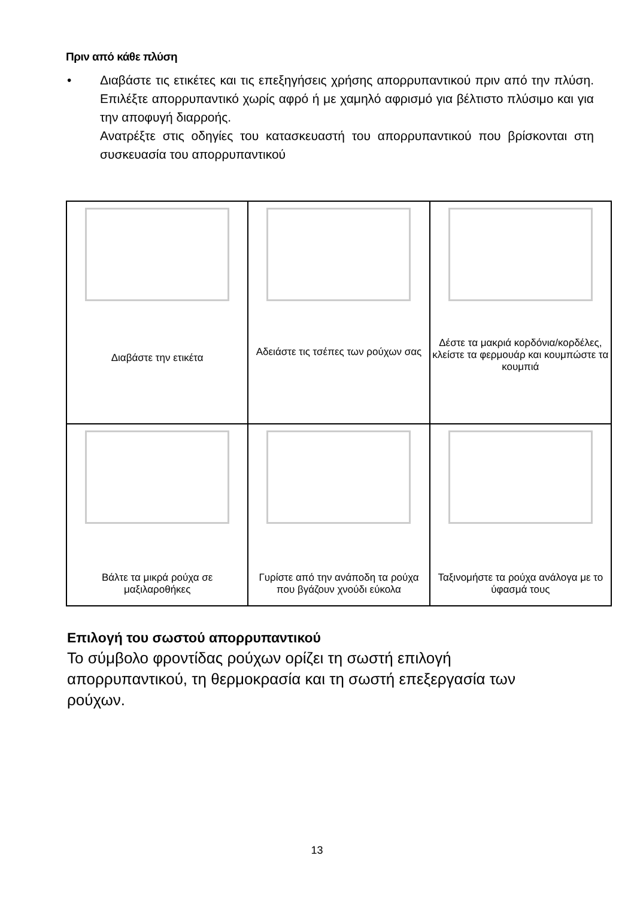Πριν από κάθε πλύση
• Διαβάστε τις ετικέτες και τις επεξηγήσεις χρήσης απορρυπαντικού πριν από την πλύση. Επιλέξτε απορρυπαντικό χωρίς αφρό ή με χαμηλό αφρισμό για βέλτιστο πλύσιμο και για την αποφυγή διαρροής.
Ανατρέξτε στις οδηγίες του κατασκευαστή του απορρυπαντικού που βρίσκονται στη συσκευασία του απορρυπαντικού
| Διαβάστε την ετικέτα | Αδειάστε τις τσέπες των ρούχων σας | Δέστε τα μακριά κορδόνια/κορδέλες, κλείστε τα φερμουάρ και κουμπώστε τα κουμπιά |
| Βάλτε τα μικρά ρούχα σε μαξιλαροθήκες | Γυρίστε από την ανάποδη τα ρούχα που βγάζουν χνούδι εύκολα | Ταξινομήστε τα ρούχα ανάλογα με το ύφασμά τους |
Επιλογή του σωστού απορρυπαντικού
Το σύμβολο φροντίδας ρούχων ορίζει τη σωστή επιλογή απορρυπαντικού, τη θερμοκρασία και τη σωστή επεξεργασία των ρούχων.
13